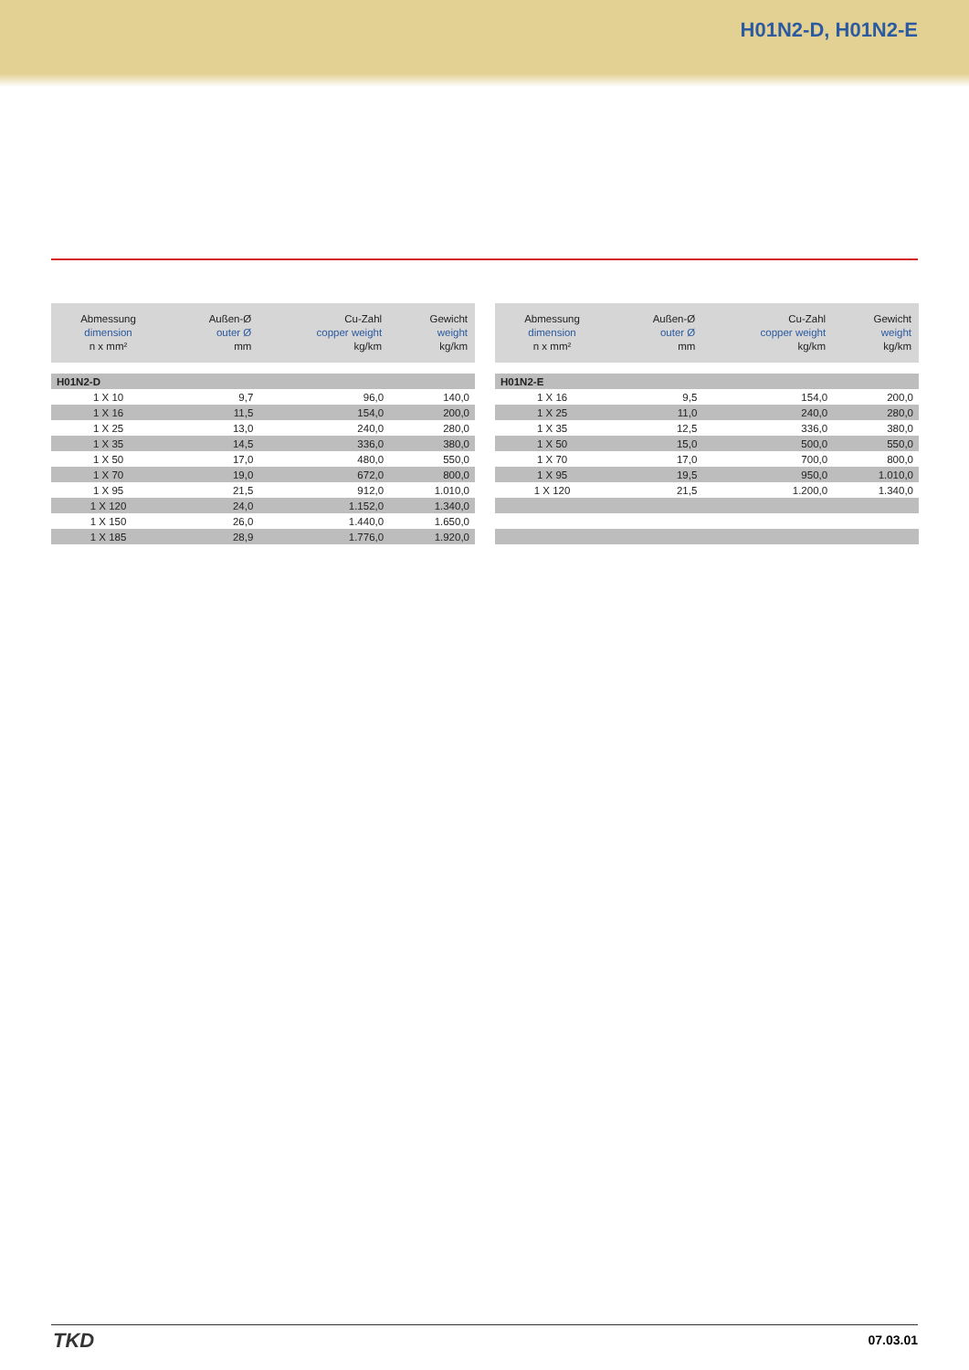H01N2-D, H01N2-E
| Abmessung dimension n x mm² | Außen-Ø outer Ø mm | Cu-Zahl copper weight kg/km | Gewicht weight kg/km |
| --- | --- | --- | --- |
| H01N2-D | | | |
| 1 X 10 | 9,7 | 96,0 | 140,0 |
| 1 X 16 | 11,5 | 154,0 | 200,0 |
| 1 X 25 | 13,0 | 240,0 | 280,0 |
| 1 X 35 | 14,5 | 336,0 | 380,0 |
| 1 X 50 | 17,0 | 480,0 | 550,0 |
| 1 X 70 | 19,0 | 672,0 | 800,0 |
| 1 X 95 | 21,5 | 912,0 | 1.010,0 |
| 1 X 120 | 24,0 | 1.152,0 | 1.340,0 |
| 1 X 150 | 26,0 | 1.440,0 | 1.650,0 |
| 1 X 185 | 28,9 | 1.776,0 | 1.920,0 |
| Abmessung dimension n x mm² | Außen-Ø outer Ø mm | Cu-Zahl copper weight kg/km | Gewicht weight kg/km |
| --- | --- | --- | --- |
| H01N2-E | | | |
| 1 X 16 | 9,5 | 154,0 | 200,0 |
| 1 X 25 | 11,0 | 240,0 | 280,0 |
| 1 X 35 | 12,5 | 336,0 | 380,0 |
| 1 X 50 | 15,0 | 500,0 | 550,0 |
| 1 X 70 | 17,0 | 700,0 | 800,0 |
| 1 X 95 | 19,5 | 950,0 | 1.010,0 |
| 1 X 120 | 21,5 | 1.200,0 | 1.340,0 |
TKD 07.03.01